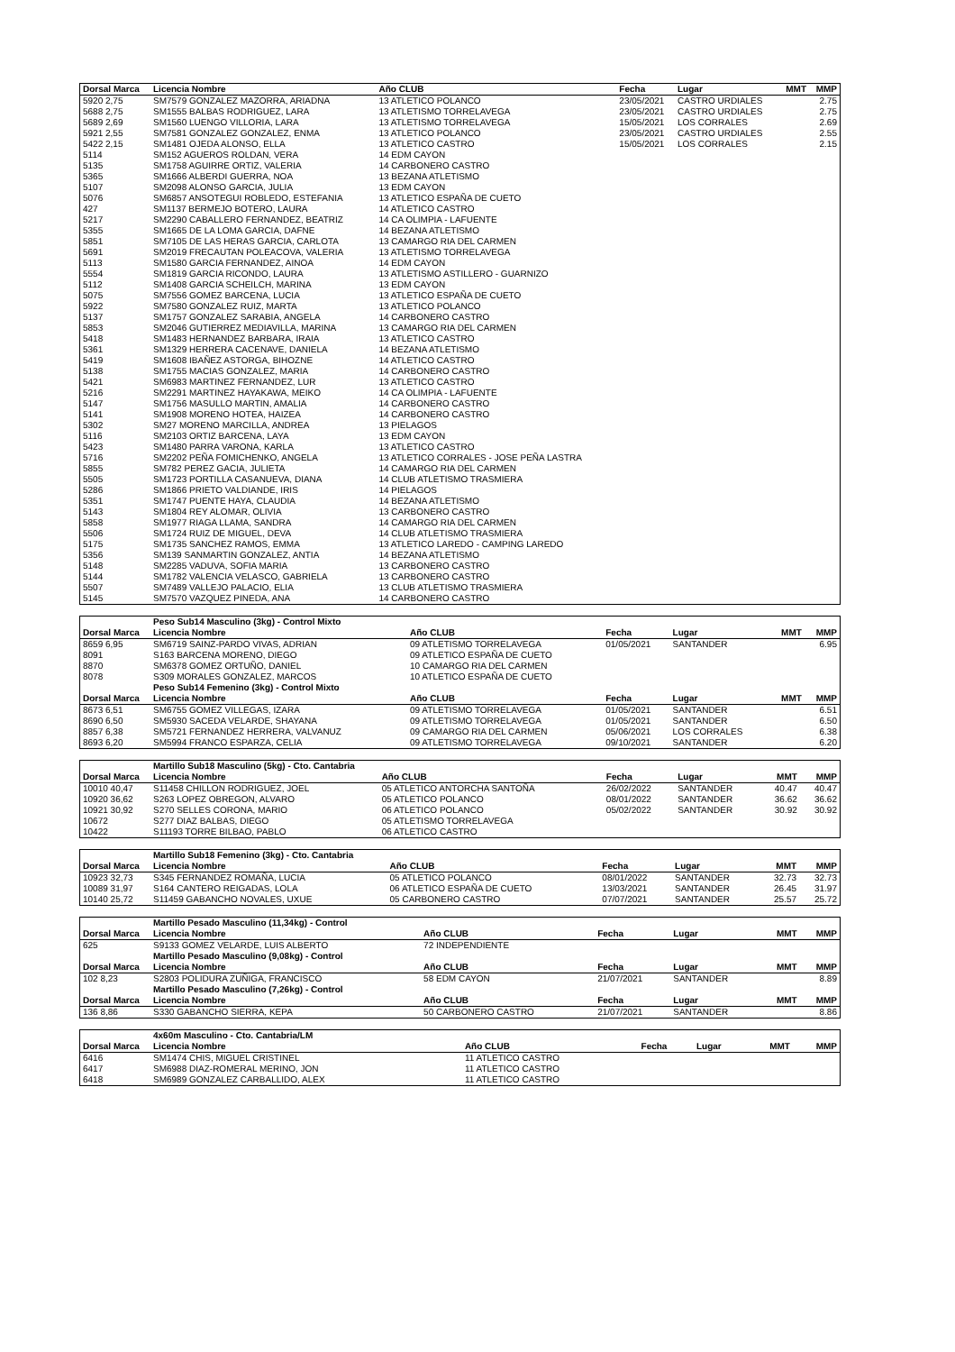| Dorsal Marca | Licencia Nombre | Año CLUB | Fecha | Lugar | MMT | MMP |
| --- | --- | --- | --- | --- | --- | --- |
| 5920 2,75 | SM7579 GONZALEZ MAZORRA, ARIADNA | 13 ATLETICO POLANCO | 23/05/2021 | CASTRO URDIALES | | 2.75 |
| 5688 2,75 | SM1555 BALBAS RODRIGUEZ, LARA | 13 ATLETISMO TORRELAVEGA | 23/05/2021 | CASTRO URDIALES | | 2.75 |
| 5689 2,69 | SM1560 LUENGO VILLORIA, LARA | 13 ATLETISMO TORRELAVEGA | 15/05/2021 | LOS CORRALES | | 2.69 |
| 5921 2,55 | SM7581 GONZALEZ GONZALEZ, ENMA | 13 ATLETICO POLANCO | 23/05/2021 | CASTRO URDIALES | | 2.55 |
| 5422 2,15 | SM1481 OJEDA ALONSO, ELLA | 13 ATLETICO CASTRO | 15/05/2021 | LOS CORRALES | | 2.15 |
| 5114 | SM152 AGUEROS ROLDAN, VERA | 14 EDM CAYON | | | | |
| 5135 | SM1758 AGUIRRE ORTIZ, VALERIA | 14 CARBONERO CASTRO | | | | |
| 5365 | SM1666 ALBERDI GUERRA, NOA | 13 BEZANA ATLETISMO | | | | |
| 5107 | SM2098 ALONSO GARCIA, JULIA | 13 EDM CAYON | | | | |
| 5076 | SM6857 ANSOTEGUI ROBLEDO, ESTEFANIA | 13 ATLETICO ESPAÑA DE CUETO | | | | |
| 427 | SM1137 BERMEJO BOTERO, LAURA | 14 ATLETICO CASTRO | | | | |
| 5217 | SM2290 CABALLERO FERNANDEZ, BEATRIZ | 14 CA OLIMPIA - LAFUENTE | | | | |
| 5355 | SM1665 DE LA LOMA GARCIA, DAFNE | 14 BEZANA ATLETISMO | | | | |
| 5851 | SM7105 DE LAS HERAS GARCIA, CARLOTA | 13 CAMARGO RIA DEL CARMEN | | | | |
| 5691 | SM2019 FRECAUTAN POLEACOVA, VALERIA | 13 ATLETISMO TORRELAVEGA | | | | |
| 5113 | SM1580 GARCIA FERNANDEZ, AINOA | 14 EDM CAYON | | | | |
| 5554 | SM1819 GARCIA RICONDO, LAURA | 13 ATLETISMO ASTILLERO - GUARNIZO | | | | |
| 5112 | SM1408 GARCIA SCHEILCH, MARINA | 13 EDM CAYON | | | | |
| 5075 | SM7556 GOMEZ BARCENA, LUCIA | 13 ATLETICO ESPAÑA DE CUETO | | | | |
| 5922 | SM7580 GONZALEZ RUIZ, MARTA | 13 ATLETICO POLANCO | | | | |
| 5137 | SM1757 GONZALEZ SARABIA, ANGELA | 14 CARBONERO CASTRO | | | | |
| 5853 | SM2046 GUTIERREZ MEDIAVILLA, MARINA | 13 CAMARGO RIA DEL CARMEN | | | | |
| 5418 | SM1483 HERNANDEZ BARBARA, IRAIA | 13 ATLETICO CASTRO | | | | |
| 5361 | SM1329 HERRERA CACENAVE, DANIELA | 14 BEZANA ATLETISMO | | | | |
| 5419 | SM1608 IBAÑEZ ASTORGA, BIHOZNE | 14 ATLETICO CASTRO | | | | |
| 5138 | SM1755 MACIAS GONZALEZ, MARIA | 14 CARBONERO CASTRO | | | | |
| 5421 | SM6983 MARTINEZ FERNANDEZ, LUR | 13 ATLETICO CASTRO | | | | |
| 5216 | SM2291 MARTINEZ HAYAKAWA, MEIKO | 14 CA OLIMPIA - LAFUENTE | | | | |
| 5147 | SM1756 MASULLO MARTIN, AMALIA | 14 CARBONERO CASTRO | | | | |
| 5141 | SM1908 MORENO HOTEA, HAIZEA | 14 CARBONERO CASTRO | | | | |
| 5302 | SM27 MORENO MARCILLA, ANDREA | 13 PIELAGOS | | | | |
| 5116 | SM2103 ORTIZ BARCENA, LAYA | 13 EDM CAYON | | | | |
| 5423 | SM1480 PARRA VARONA, KARLA | 13 ATLETICO CASTRO | | | | |
| 5716 | SM2202 PEÑA FOMICHENKO, ANGELA | 13 ATLETICO CORRALES - JOSE PEÑA LASTRA | | | | |
| 5855 | SM782 PEREZ GACIA, JULIETA | 14 CAMARGO RIA DEL CARMEN | | | | |
| 5505 | SM1723 PORTILLA CASANUEVA, DIANA | 14 CLUB ATLETISMO TRASMIERA | | | | |
| 5286 | SM1866 PRIETO VALDIANDE, IRIS | 14 PIELAGOS | | | | |
| 5351 | SM1747 PUENTE HAYA, CLAUDIA | 14 BEZANA ATLETISMO | | | | |
| 5143 | SM1804 REY ALOMAR, OLIVIA | 13 CARBONERO CASTRO | | | | |
| 5858 | SM1977 RIAGA LLAMA, SANDRA | 14 CAMARGO RIA DEL CARMEN | | | | |
| 5506 | SM1724 RUIZ DE MIGUEL, DEVA | 14 CLUB ATLETISMO TRASMIERA | | | | |
| 5175 | SM1735 SANCHEZ RAMOS, EMMA | 13 ATLETICO LAREDO - CAMPING LAREDO | | | | |
| 5356 | SM139 SANMARTIN GONZALEZ, ANTIA | 14 BEZANA ATLETISMO | | | | |
| 5148 | SM2285 VADUVA, SOFIA MARIA | 13 CARBONERO CASTRO | | | | |
| 5144 | SM1782 VALENCIA VELASCO, GABRIELA | 13 CARBONERO CASTRO | | | | |
| 5507 | SM7489 VALLEJO PALACIO, ELIA | 13 CLUB ATLETISMO TRASMIERA | | | | |
| 5145 | SM7570 VAZQUEZ PINEDA, ANA | 14 CARBONERO CASTRO | | | | |
| | Peso Sub14 Masculino (3kg) - Control Mixto | | | | | |
| Dorsal Marca | Licencia Nombre | Año CLUB | Fecha | Lugar | MMT | MMP |
| 8659 6,95 | SM6719 SAINZ-PARDO VIVAS, ADRIAN | 09 ATLETISMO TORRELAVEGA | 01/05/2021 | SANTANDER | | 6.95 |
| 8091 | S163 BARCENA MORENO, DIEGO | 09 ATLETICO ESPAÑA DE CUETO | | | | |
| 8870 | SM6378 GOMEZ ORTUÑO, DANIEL | 10 CAMARGO RIA DEL CARMEN | | | | |
| 8078 | S309 MORALES GONZALEZ, MARCOS | 10 ATLETICO ESPAÑA DE CUETO | | | | |
| | Peso Sub14 Femenino (3kg) - Control Mixto | | | | | |
| Dorsal Marca | Licencia Nombre | Año CLUB | Fecha | Lugar | MMT | MMP |
| 8673 6,51 | SM6755 GOMEZ VILLEGAS, IZARA | 09 ATLETISMO TORRELAVEGA | 01/05/2021 | SANTANDER | | 6.51 |
| 8690 6,50 | SM5930 SACEDA VELARDE, SHAYANA | 09 ATLETISMO TORRELAVEGA | 01/05/2021 | SANTANDER | | 6.50 |
| 8857 6,38 | SM5721 FERNANDEZ HERRERA, VALVANUZ | 09 CAMARGO RIA DEL CARMEN | 05/06/2021 | LOS CORRALES | | 6.38 |
| 8693 6,20 | SM5994 FRANCO ESPARZA, CELIA | 09 ATLETISMO TORRELAVEGA | 09/10/2021 | SANTANDER | | 6.20 |
| | Martillo Sub18 Masculino (5kg) - Cto. Cantabria | | | | | |
| Dorsal Marca | Licencia Nombre | Año CLUB | Fecha | Lugar | MMT | MMP |
| 10010 40,47 | S11458 CHILLON RODRIGUEZ, JOEL | 05 ATLETICO ANTORCHA SANTOÑA | 26/02/2022 | SANTANDER | 40.47 | 40.47 |
| 10920 36,62 | S263 LOPEZ OBREGON, ALVARO | 05 ATLETICO POLANCO | 08/01/2022 | SANTANDER | 36.62 | 36.62 |
| 10921 30,92 | S270 SELLES CORONA, MARIO | 06 ATLETICO POLANCO | 05/02/2022 | SANTANDER | 30.92 | 30.92 |
| 10672 | S277 DIAZ BALBAS, DIEGO | 05 ATLETISMO TORRELAVEGA | | | | |
| 10422 | S11193 TORRE BILBAO, PABLO | 06 ATLETICO CASTRO | | | | |
| | Martillo Sub18 Femenino (3kg) - Cto. Cantabria | | | | | |
| Dorsal Marca | Licencia Nombre | Año CLUB | Fecha | Lugar | MMT | MMP |
| 10923 32,73 | S345 FERNANDEZ ROMAÑA, LUCIA | 05 ATLETICO POLANCO | 08/01/2022 | SANTANDER | 32.73 | 32.73 |
| 10089 31,97 | S164 CANTERO REIGADAS, LOLA | 06 ATLETICO ESPAÑA DE CUETO | 13/03/2021 | SANTANDER | 26.45 | 31.97 |
| 10140 25,72 | S11459 GABANCHO NOVALES, UXUE | 05 CARBONERO CASTRO | 07/07/2021 | SANTANDER | 25.57 | 25.72 |
| | Martillo Pesado Masculino (11,34kg) - Control | | | | | |
| Dorsal Marca | Licencia Nombre | Año CLUB | Fecha | Lugar | MMT | MMP |
| 625 | S9133 GOMEZ VELARDE, LUIS ALBERTO | 72 INDEPENDIENTE | | | | |
| | Martillo Pesado Masculino (9,08kg) - Control | | | | | |
| Dorsal Marca | Licencia Nombre | Año CLUB | Fecha | Lugar | MMT | MMP |
| 102 8,23 | S2803 POLIDURA ZUÑIGA, FRANCISCO | 58 EDM CAYON | 21/07/2021 | SANTANDER | | 8.89 |
| | Martillo Pesado Masculino (7,26kg) - Control | | | | | |
| Dorsal Marca | Licencia Nombre | Año CLUB | Fecha | Lugar | MMT | MMP |
| 136 8,86 | S330 GABANCHO SIERRA, KEPA | 50 CARBONERO CASTRO | 21/07/2021 | SANTANDER | | 8.86 |
| | 4x60m Masculino - Cto. Cantabria/LM | | | | | |
| Dorsal Marca | Licencia Nombre | Año CLUB | Fecha | Lugar | MMT | MMP |
| 6416 | SM1474 CHIS, MIGUEL CRISTINEL | 11 ATLETICO CASTRO | | | | |
| 6417 | SM6988 DIAZ-ROMERAL MERINO, JON | 11 ATLETICO CASTRO | | | | |
| 6418 | SM6989 GONZALEZ CARBALLIDO, ALEX | 11 ATLETICO CASTRO | | | | |